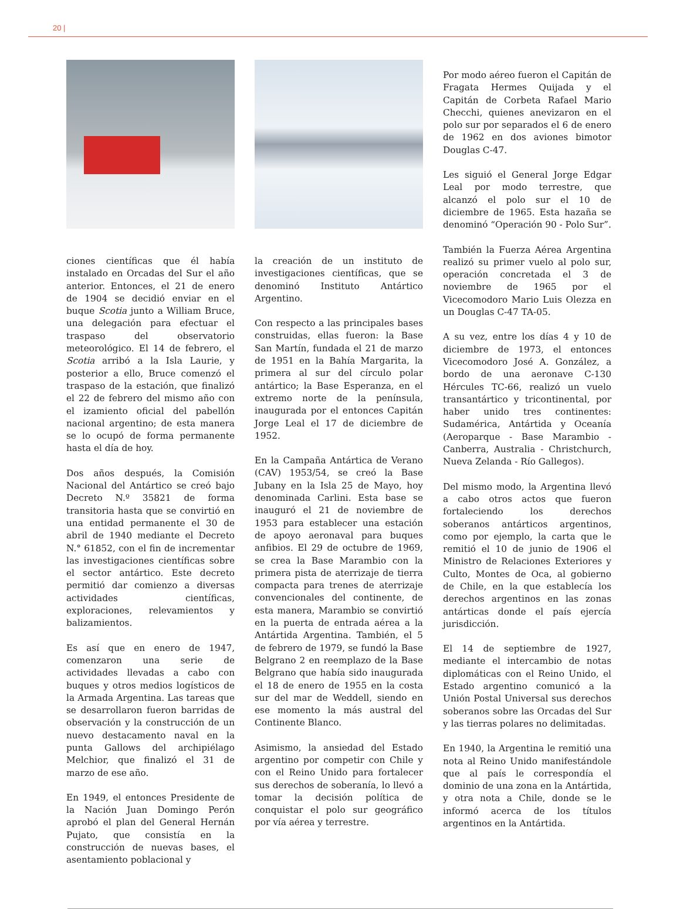20 |
ciones científicas que él había instalado en Orcadas del Sur el año anterior. Entonces, el 21 de enero de 1904 se decidió enviar en el buque Scotia junto a William Bruce, una delegación para efectuar el traspaso del observatorio meteorológico. El 14 de febrero, el Scotia arribó a la Isla Laurie, y posterior a ello, Bruce comenzó el traspaso de la estación, que finalizó el 22 de febrero del mismo año con el izamiento oficial del pabellón nacional argentino; de esta manera se lo ocupó de forma permanente hasta el día de hoy.
Dos años después, la Comisión Nacional del Antártico se creó bajo Decreto N.º 35821 de forma transitoria hasta que se convirtió en una entidad permanente el 30 de abril de 1940 mediante el Decreto N.° 61852, con el fin de incrementar las investigaciones científicas sobre el sector antártico. Este decreto permitió dar comienzo a diversas actividades científicas, exploraciones, relevamientos y balizamientos.
Es así que en enero de 1947, comenzaron una serie de actividades llevadas a cabo con buques y otros medios logísticos de la Armada Argentina. Las tareas que se desarrollaron fueron barridas de observación y la construcción de un nuevo destacamento naval en la punta Gallows del archipiélago Melchior, que finalizó el 31 de marzo de ese año.
En 1949, el entonces Presidente de la Nación Juan Domingo Perón aprobó el plan del General Hernán Pujato, que consistía en la construcción de nuevas bases, el asentamiento poblacional y
la creación de un instituto de investigaciones científicas, que se denominó Instituto Antártico Argentino.
Con respecto a las principales bases construidas, ellas fueron: la Base San Martín, fundada el 21 de marzo de 1951 en la Bahía Margarita, la primera al sur del círculo polar antártico; la Base Esperanza, en el extremo norte de la península, inaugurada por el entonces Capitán Jorge Leal el 17 de diciembre de 1952.
En la Campaña Antártica de Verano (CAV) 1953/54, se creó la Base Jubany en la Isla 25 de Mayo, hoy denominada Carlini. Esta base se inauguró el 21 de noviembre de 1953 para establecer una estación de apoyo aeronaval para buques anfibios. El 29 de octubre de 1969, se crea la Base Marambio con la primera pista de aterrizaje de tierra compacta para trenes de aterrizaje convencionales del continente, de esta manera, Marambio se convirtió en la puerta de entrada aérea a la Antártida Argentina. También, el 5 de febrero de 1979, se fundó la Base Belgrano 2 en reemplazo de la Base Belgrano que había sido inaugurada el 18 de enero de 1955 en la costa sur del mar de Weddell, siendo en ese momento la más austral del Continente Blanco.
Asimismo, la ansiedad del Estado argentino por competir con Chile y con el Reino Unido para fortalecer sus derechos de soberanía, lo llevó a tomar la decisión política de conquistar el polo sur geográfico por vía aérea y terrestre.
Por modo aéreo fueron el Capitán de Fragata Hermes Quijada y el Capitán de Corbeta Rafael Mario Checchi, quienes anevizaron en el polo sur por separados el 6 de enero de 1962 en dos aviones bimotor Douglas C-47.
Les siguió el General Jorge Edgar Leal por modo terrestre, que alcanzó el polo sur el 10 de diciembre de 1965. Esta hazaña se denominó “Operación 90 - Polo Sur”.
También la Fuerza Aérea Argentina realizó su primer vuelo al polo sur, operación concretada el 3 de noviembre de 1965 por el Vicecomodoro Mario Luis Olezza en un Douglas C-47 TA-05.
A su vez, entre los días 4 y 10 de diciembre de 1973, el entonces Vicecomodoro José A. González, a bordo de una aeronave C-130 Hércules TC-66, realizó un vuelo transantártico y tricontinental, por haber unido tres continentes: Sudamérica, Antártida y Oceanía (Aeroparque - Base Marambio - Canberra, Australia - Christchurch, Nueva Zelanda - Río Gallegos).
Del mismo modo, la Argentina llevó a cabo otros actos que fueron fortaleciendo los derechos soberanos antárticos argentinos, como por ejemplo, la carta que le remitió el 10 de junio de 1906 el Ministro de Relaciones Exteriores y Culto, Montes de Oca, al gobierno de Chile, en la que establecía los derechos argentinos en las zonas antárticas donde el país ejercía jurisdicción.
El 14 de septiembre de 1927, mediante el intercambio de notas diplomáticas con el Reino Unido, el Estado argentino comunicó a la Unión Postal Universal sus derechos soberanos sobre las Orcadas del Sur y las tierras polares no delimitadas.
En 1940, la Argentina le remitió una nota al Reino Unido manifestándole que al país le correspondía el dominio de una zona en la Antártida, y otra nota a Chile, donde se le informó acerca de los títulos argentinos en la Antártida.